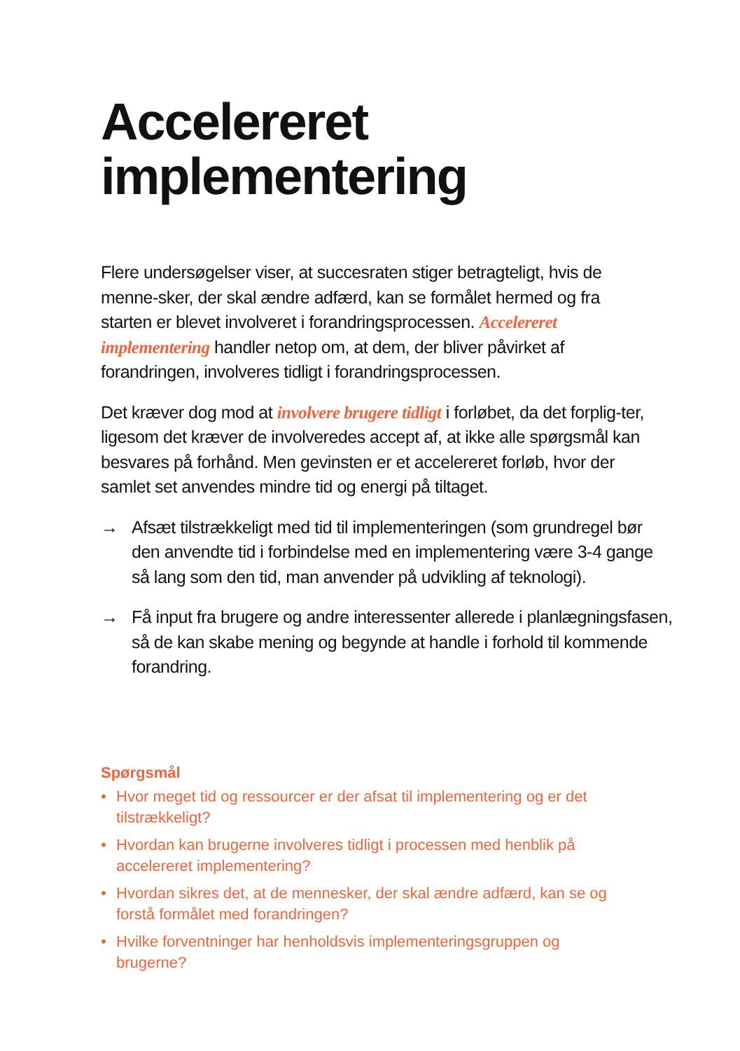Accelereret
implementering
Flere undersøgelser viser, at succesraten stiger betragteligt, hvis de menne-sker, der skal ændre adfærd, kan se formålet hermed og fra starten er blevet involveret i forandringsprocessen. Accelereret implementering handler netop om, at dem, der bliver påvirket af forandringen, involveres tidligt i forandringsprocessen.
Det kræver dog mod at involvere brugere tidligt i forløbet, da det forplig-ter, ligesom det kræver de involveredes accept af, at ikke alle spørgsmål kan besvares på forhånd. Men gevinsten er et accelereret forløb, hvor der samlet set anvendes mindre tid og energi på tiltaget.
→ Afsæt tilstrækkeligt med tid til implementeringen (som grundregel bør den anvendte tid i forbindelse med en implementering være 3-4 gange så lang som den tid, man anvender på udvikling af teknologi).
→ Få input fra brugere og andre interessenter allerede i planlægningsfasen, så de kan skabe mening og begynde at handle i forhold til kommende forandring.
Spørgsmål
• Hvor meget tid og ressourcer er der afsat til implementering og er det tilstrækkeligt?
• Hvordan kan brugerne involveres tidligt i processen med henblik på accelereret implementering?
• Hvordan sikres det, at de mennesker, der skal ændre adfærd, kan se og forstå formålet med forandringen?
• Hvilke forventninger har henholdsvis implementeringsgruppen og brugerne?